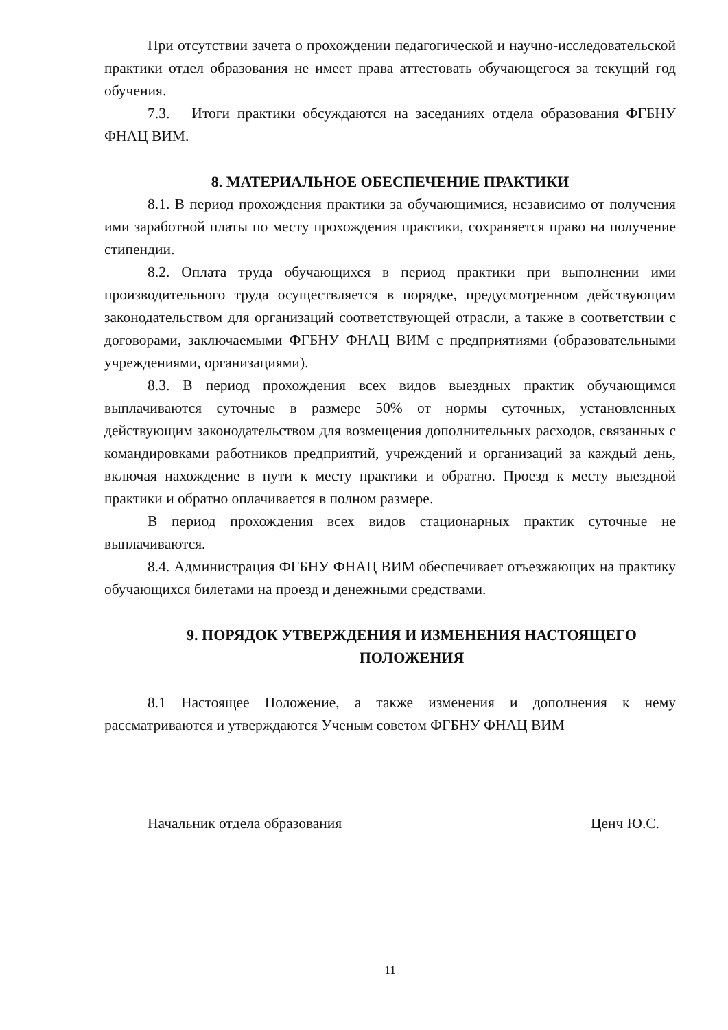При отсутствии зачета о прохождении педагогической и научно-исследовательской практики отдел образования не имеет права аттестовать обучающегося за текущий год обучения.
7.3. Итоги практики обсуждаются на заседаниях отдела образования ФГБНУ ФНАЦ ВИМ.
8. МАТЕРИАЛЬНОЕ ОБЕСПЕЧЕНИЕ ПРАКТИКИ
8.1. В период прохождения практики за обучающимися, независимо от получения ими заработной платы по месту прохождения практики, сохраняется право на получение стипендии.
8.2. Оплата труда обучающихся в период практики при выполнении ими производительного труда осуществляется в порядке, предусмотренном действующим законодательством для организаций соответствующей отрасли, а также в соответствии с договорами, заключаемыми ФГБНУ ФНАЦ ВИМ с предприятиями (образовательными учреждениями, организациями).
8.3. В период прохождения всех видов выездных практик обучающимся выплачиваются суточные в размере 50% от нормы суточных, установленных действующим законодательством для возмещения дополнительных расходов, связанных с командировками работников предприятий, учреждений и организаций за каждый день, включая нахождение в пути к месту практики и обратно. Проезд к месту выездной практики и обратно оплачивается в полном размере.
В период прохождения всех видов стационарных практик суточные не выплачиваются.
8.4. Администрация ФГБНУ ФНАЦ ВИМ обеспечивает отъезжающих на практику обучающихся билетами на проезд и денежными средствами.
9. ПОРЯДОК УТВЕРЖДЕНИЯ И ИЗМЕНЕНИЯ НАСТОЯЩЕГО ПОЛОЖЕНИЯ
8.1 Настоящее Положение, а также изменения и дополнения к нему рассматриваются и утверждаются Ученым советом ФГБНУ ФНАЦ ВИМ
Начальник отдела образования Ценч Ю.С.
11